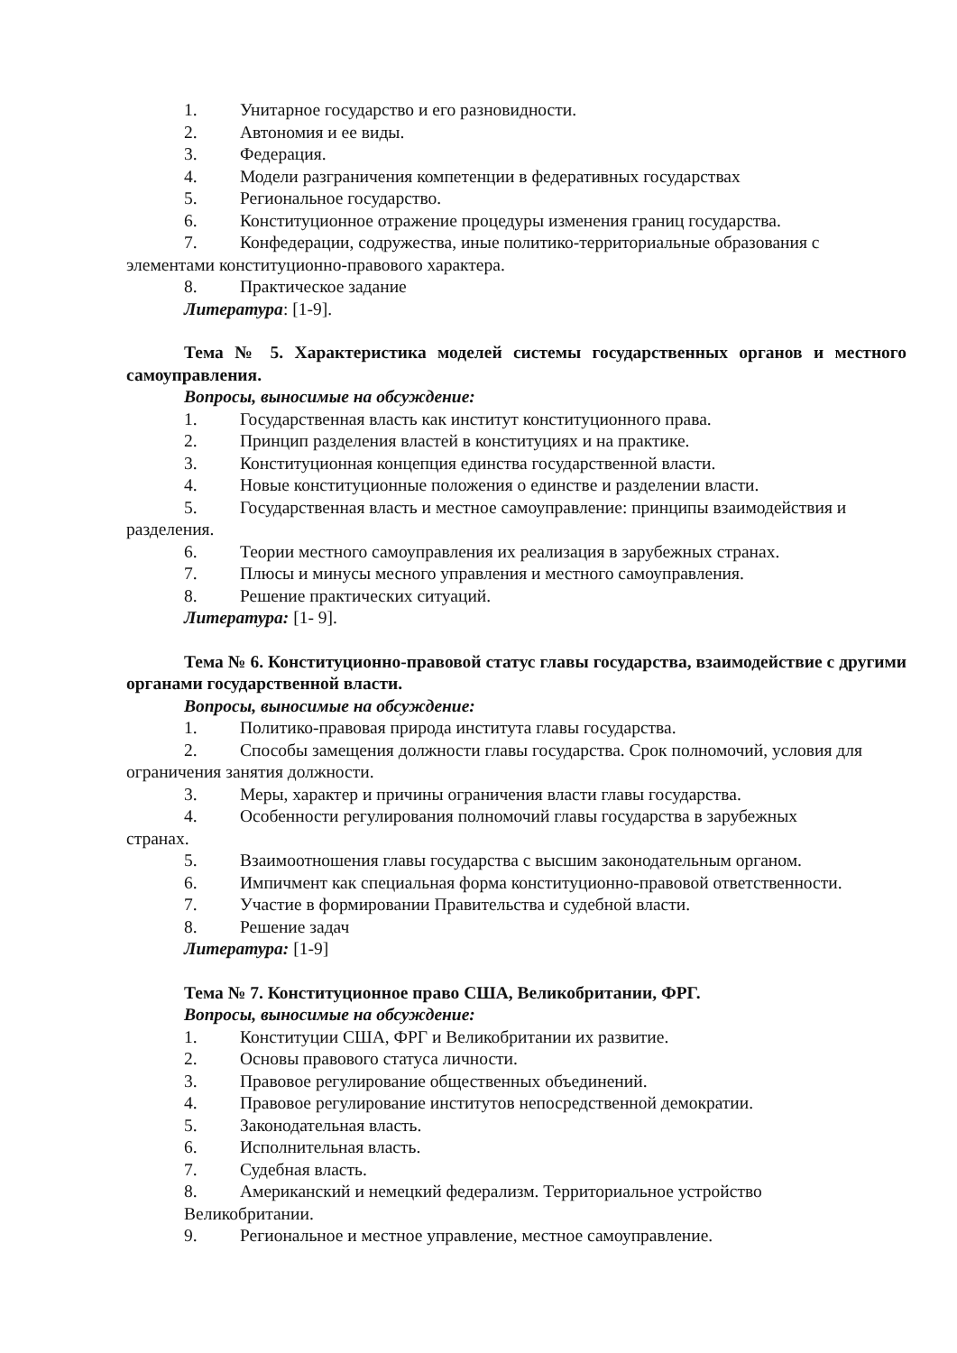1. Унитарное государство и его разновидности.
2. Автономия и ее виды.
3. Федерация.
4. Модели разграничения компетенции в федеративных государствах
5. Региональное государство.
6. Конституционное отражение процедуры изменения границ государства.
7. Конфедерации, содружества, иные политико-территориальные образования с
элементами конституционно-правового характера.
8. Практическое задание
Литература: [1-9].
Тема № 5. Характеристика моделей системы государственных органов и местного самоуправления.
Вопросы, выносимые на обсуждение:
1. Государственная власть как институт конституционного права.
2. Принцип разделения властей в конституциях и на практике.
3. Конституционная концепция единства государственной власти.
4. Новые конституционные положения о единстве и разделении власти.
5. Государственная власть и местное самоуправление: принципы взаимодействия и разделения.
6. Теории местного самоуправления их реализация в зарубежных странах.
7. Плюсы и минусы месного управления и местного самоуправления.
8. Решение практических ситуаций.
Литература: [1- 9].
Тема № 6. Конституционно-правовой статус главы государства, взаимодействие с другими органами государственной власти.
Вопросы, выносимые на обсуждение:
1. Политико-правовая природа института главы государства.
2. Способы замещения должности главы государства. Срок полномочий, условия для ограничения занятия должности.
3. Меры, характер и причины ограничения власти главы государства.
4. Особенности регулирования полномочий главы государства в зарубежных
странах.
5. Взаимоотношения главы государства с высшим законодательным органом.
6. Импичмент как специальная форма конституционно-правовой ответственности.
7. Участие в формировании Правительства и судебной власти.
8. Решение задач
Литература: [1-9]
Тема № 7. Конституционное право США, Великобритании, ФРГ.
Вопросы, выносимые на обсуждение:
1. Конституции США, ФРГ и Великобритании их развитие.
2. Основы правового статуса личности.
3. Правовое регулирование общественных объединений.
4. Правовое регулирование институтов непосредственной демократии.
5. Законодательная власть.
6. Исполнительная власть.
7. Судебная власть.
8. Американский и немецкий федерализм. Территориальное устройство
Великобритании.
9. Региональное и местное управление, местное самоуправление.